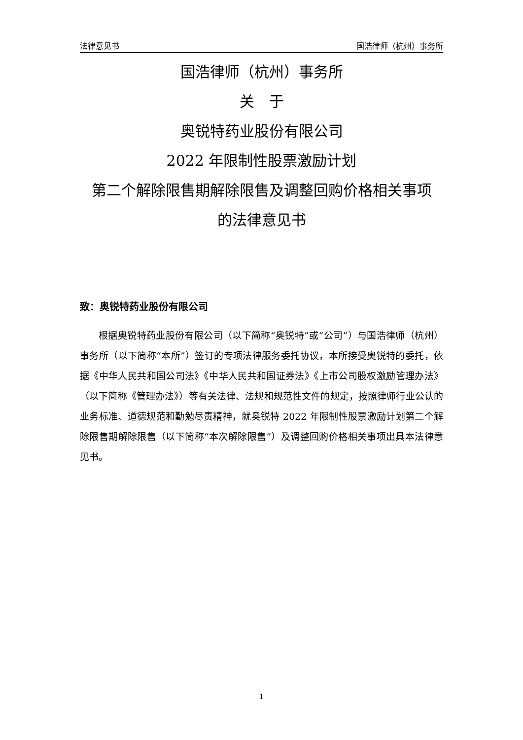法律意见书 国浩律师（杭州）事务所
国浩律师（杭州）事务所
关　于
奥锐特药业股份有限公司
2022 年限制性股票激励计划
第二个解除限售期解除限售及调整回购价格相关事项
的法律意见书
致：奥锐特药业股份有限公司
根据奥锐特药业股份有限公司（以下简称“奥锐特”或“公司”）与国浩律师（杭州）事务所（以下简称“本所”）签订的专项法律服务委托协议，本所接受奥锐特的委托，依据《中华人民共和国公司法》《中华人民共和国证券法》《上市公司股权激励管理办法》（以下简称《管理办法》）等有关法律、法规和规范性文件的规定，按照律师行业公认的业务标准、道德规范和勤勉尽责精神，就奥锐特 2022 年限制性股票激励计划第二个解除限售期解除限售（以下简称“本次解除限售”）及调整回购价格相关事项出具本法律意见书。
1